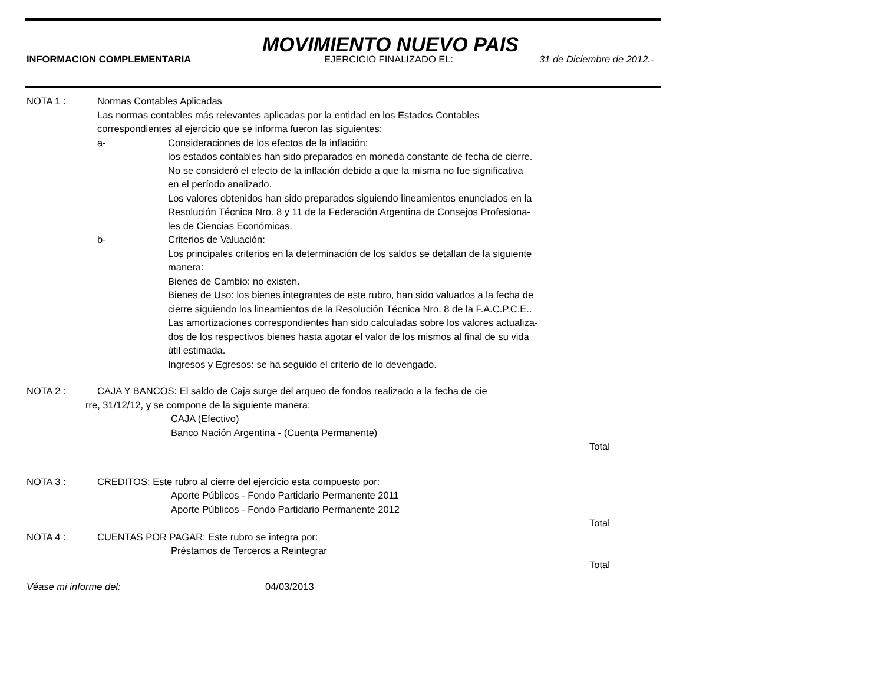MOVIMIENTO NUEVO PAIS
INFORMACION COMPLEMENTARIA EJERCICIO FINALIZADO EL: 31 de Diciembre de 2012.-
NOTA 1 : Normas Contables Aplicadas
Las normas contables más relevantes aplicadas por la entidad en los Estados Contables
correspondientes al ejercicio que se informa fueron las siguientes:
a- Consideraciones de los efectos de la inflación:
los estados contables han sido preparados en moneda constante de fecha de cierre.
No se consideró el efecto de la inflación debido a que la misma no fue significativa
en el período analizado.
Los valores obtenidos han sido preparados siguiendo lineamientos enunciados en la
Resolución Técnica Nro. 8 y 11 de la Federación Argentina de Consejos Profesiona-
les de Ciencias Económicas.
b- Criterios de Valuación:
Los principales criterios en la determinación de los saldos se detallan de la siguiente
manera:
Bienes de Cambio: no existen.
Bienes de Uso: los bienes integrantes de este rubro, han sido valuados a la fecha de
cierre siguiendo los lineamientos de la Resolución Técnica Nro. 8 de la F.A.C.P.C.E..
Las amortizaciones correspondientes han sido calculadas sobre los valores actualiza-
dos de los respectivos bienes hasta agotar el valor de los mismos al final de su vida
ùtil estimada.
Ingresos y Egresos: se ha seguido el criterio de lo devengado.
NOTA 2 : CAJA Y BANCOS: El saldo de Caja surge del arqueo de fondos realizado a la fecha de cie
rre, 31/12/12, y se compone de la siguiente manera:
CAJA (Efectivo)
Banco Nación Argentina - (Cuenta Permanente)
Total
NOTA 3 : CREDITOS: Este rubro al cierre del ejercicio esta compuesto por:
Aporte Públicos - Fondo Partidario Permanente 2011
Aporte Públicos - Fondo Partidario Permanente 2012
Total
NOTA 4 : CUENTAS POR PAGAR: Este rubro se integra por:
Préstamos de Terceros a Reintegrar
Total
Véase mi informe del: 04/03/2013